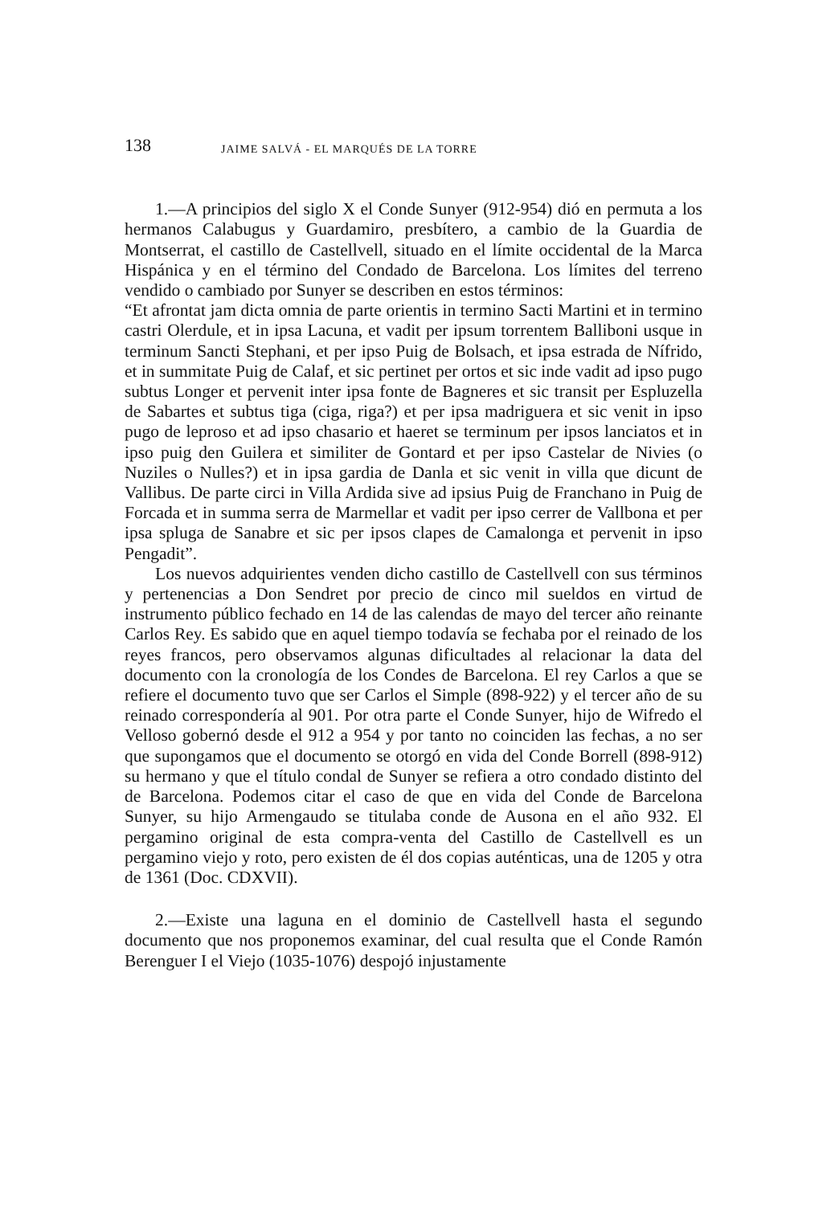138 JAIME SALVÁ - EL MARQUÉS DE LA TORRE
1.—A principios del siglo X el Conde Sunyer (912-954) dió en permuta a los hermanos Calabugus y Guardamiro, presbítero, a cambio de la Guardia de Montserrat, el castillo de Castellvell, situado en el límite occidental de la Marca Hispánica y en el término del Condado de Barcelona. Los límites del terreno vendido o cambiado por Sunyer se describen en estos términos:
“Et afrontat jam dicta omnia de parte orientis in termino Sacti Martini et in termino castri Olerdule, et in ipsa Lacuna, et vadit per ipsum torrentem Balliboni usque in terminum Sancti Stephani, et per ipso Puig de Bolsach, et ipsa estrada de Nífrido, et in summitate Puig de Calaf, et sic pertinet per ortos et sic inde vadit ad ipso pugo subtus Longer et pervenit inter ipsa fonte de Bagneres et sic transit per Espluzella de Sabartes et subtus tiga (ciga, riga?) et per ipsa madriguera et sic venit in ipso pugo de leproso et ad ipso chasario et haeret se terminum per ipsos lanciatos et in ipso puig den Guilera et similiter de Gontard et per ipso Castelar de Nivies (o Nuziles o Nulles?) et in ipsa gardia de Danla et sic venit in villa que dicunt de Vallibus. De parte circi in Villa Ardida sive ad ipsius Puig de Franchano in Puig de Forcada et in summa serra de Marmellar et vadit per ipso cerrer de Vallbona et per ipsa spluga de Sanabre et sic per ipsos clapes de Camalonga et pervenit in ipso Pengadit”.
Los nuevos adquirientes venden dicho castillo de Castellvell con sus términos y pertenencias a Don Sendret por precio de cinco mil sueldos en virtud de instrumento público fechado en 14 de las calendas de mayo del tercer año reinante Carlos Rey. Es sabido que en aquel tiempo todavía se fechaba por el reinado de los reyes francos, pero observamos algunas dificultades al relacionar la data del documento con la cronología de los Condes de Barcelona. El rey Carlos a que se refiere el documento tuvo que ser Carlos el Simple (898-922) y el tercer año de su reinado correspondería al 901. Por otra parte el Conde Sunyer, hijo de Wifredo el Velloso gobernó desde el 912 a 954 y por tanto no coinciden las fechas, a no ser que supongamos que el documento se otorgó en vida del Conde Borrell (898-912) su hermano y que el título condal de Sunyer se refiera a otro condado distinto del de Barcelona. Podemos citar el caso de que en vida del Conde de Barcelona Sunyer, su hijo Armengaudo se titulaba conde de Ausona en el año 932. El pergamino original de esta compra-venta del Castillo de Castellvell es un pergamino viejo y roto, pero existen de él dos copias auténticas, una de 1205 y otra de 1361 (Doc. CDXVII).
2.—Existe una laguna en el dominio de Castellvell hasta el segundo documento que nos proponemos examinar, del cual resulta que el Conde Ramón Berenguer I el Viejo (1035-1076) despojó injustamente